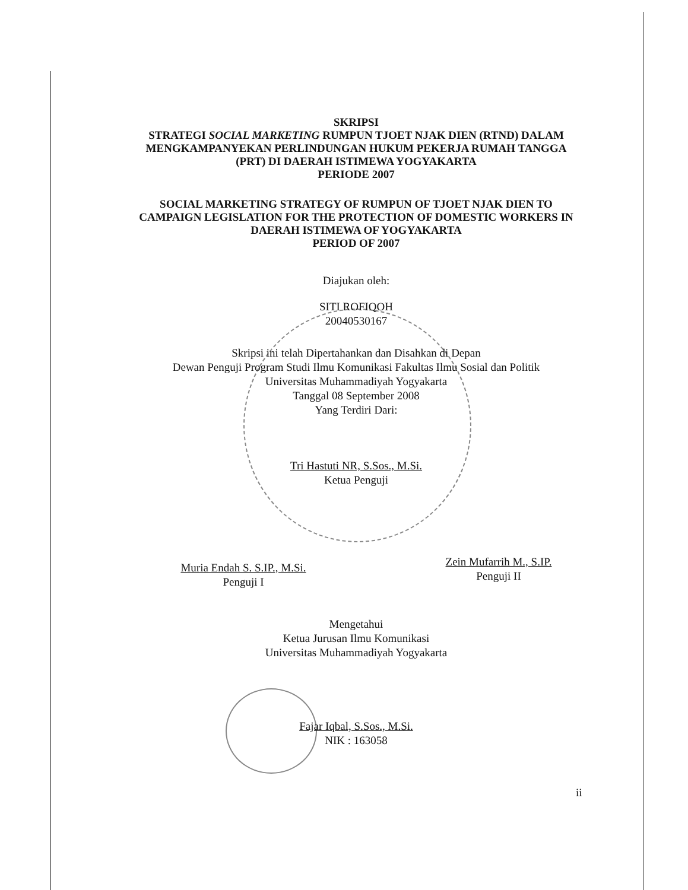SKRIPSI
STRATEGI SOCIAL MARKETING RUMPUN TJOET NJAK DIEN (RTND) DALAM MENGKAMPANYEKAN PERLINDUNGAN HUKUM PEKERJA RUMAH TANGGA (PRT) DI DAERAH ISTIMEWA YOGYAKARTA
PERIODE 2007
SOCIAL MARKETING STRATEGY OF RUMPUN OF TJOET NJAK DIEN TO CAMPAIGN LEGISLATION FOR THE PROTECTION OF DOMESTIC WORKERS IN DAERAH ISTIMEWA OF YOGYAKARTA
PERIOD OF 2007
Diajukan oleh:
SITI ROFIQOH
20040530167
Skripsi ini telah Dipertahankan dan Disahkan di Depan
Dewan Penguji Program Studi Ilmu Komunikasi Fakultas Ilmu Sosial dan Politik
Universitas Muhammadiyah Yogyakarta
Tanggal 08 September 2008
Yang Terdiri Dari:
Tri Hastuti NR, S.Sos., M.Si.
Ketua Penguji
Muria Endah S. S.IP., M.Si.
Penguji I
Zein Mufarrih M., S.IP.
Penguji II
Mengetahui
Ketua Jurusan Ilmu Komunikasi
Universitas Muhammadiyah Yogyakarta
Fajar Iqbal, S.Sos., M.Si.
NIK : 163058
ii